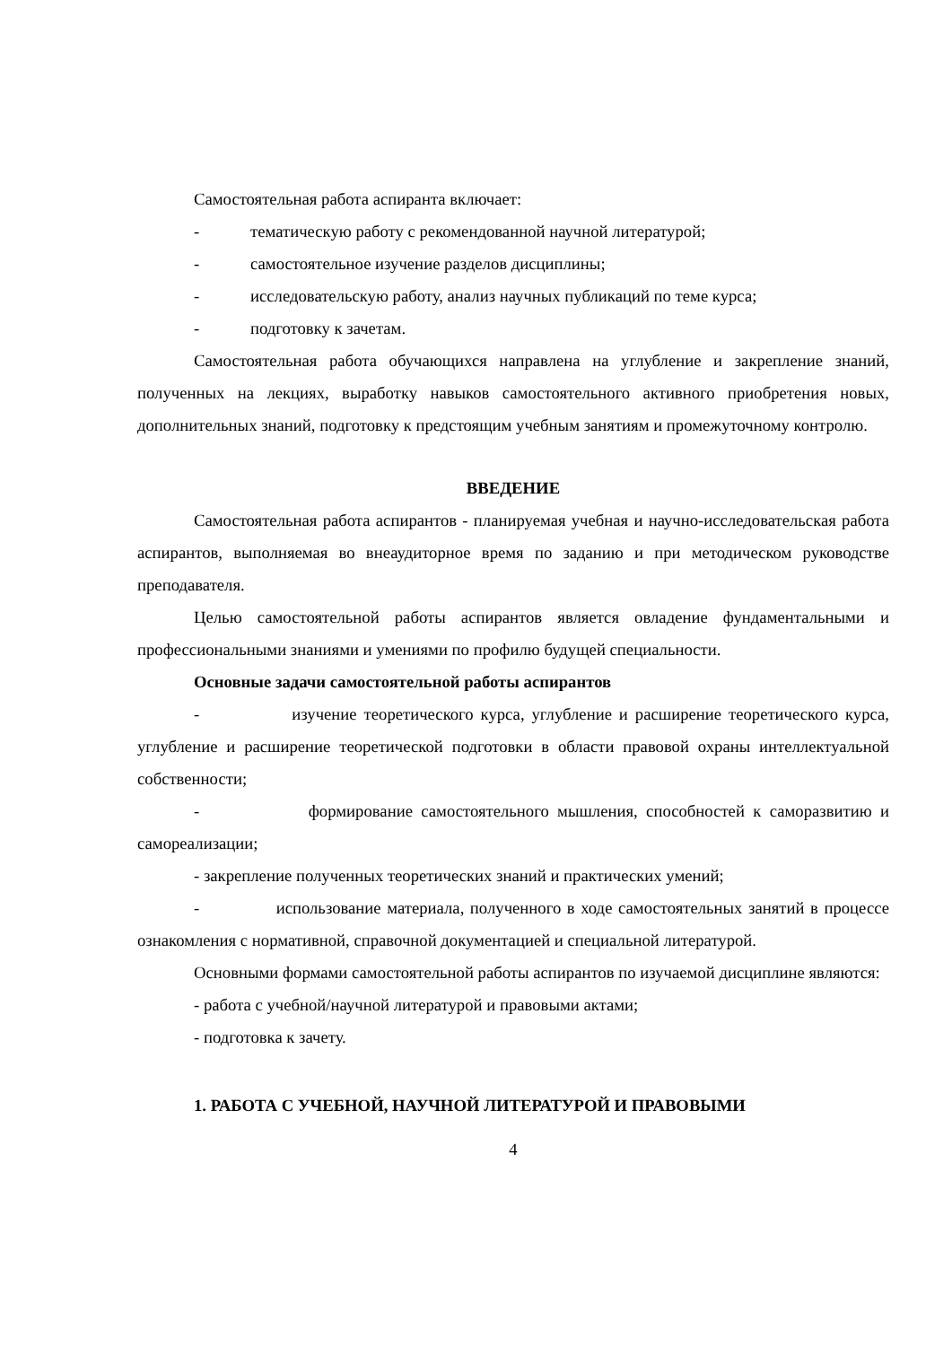Самостоятельная работа аспиранта включает:
- тематическую работу с рекомендованной научной литературой;
- самостоятельное изучение разделов дисциплины;
- исследовательскую работу, анализ научных публикаций по теме курса;
- подготовку к зачетам.
Самостоятельная работа обучающихся направлена на углубление и закрепление знаний, полученных на лекциях, выработку навыков самостоятельного активного приобретения новых, дополнительных знаний, подготовку к предстоящим учебным занятиям и промежуточному контролю.
ВВЕДЕНИЕ
Самостоятельная работа аспирантов - планируемая учебная и научно-исследовательская работа аспирантов, выполняемая во внеаудиторное время по заданию и при методическом руководстве преподавателя.
Целью самостоятельной работы аспирантов является овладение фундаментальными и профессиональными знаниями и умениями по профилю будущей специальности.
Основные задачи самостоятельной работы аспирантов
- изучение теоретического курса, углубление и расширение теоретического курса, углубление и расширение теоретической подготовки в области правовой охраны интеллектуальной собственности;
- формирование самостоятельного мышления, способностей к саморазвитию и самореализации;
- закрепление полученных теоретических знаний и практических умений;
- использование материала, полученного в ходе самостоятельных занятий в процессе ознакомления с нормативной, справочной документацией и специальной литературой.
Основными формами самостоятельной работы аспирантов по изучаемой дисциплине являются:
- работа с учебной/научной литературой и правовыми актами;
- подготовка к зачету.
1. РАБОТА С УЧЕБНОЙ, НАУЧНОЙ ЛИТЕРАТУРОЙ И ПРАВОВЫМИ
4